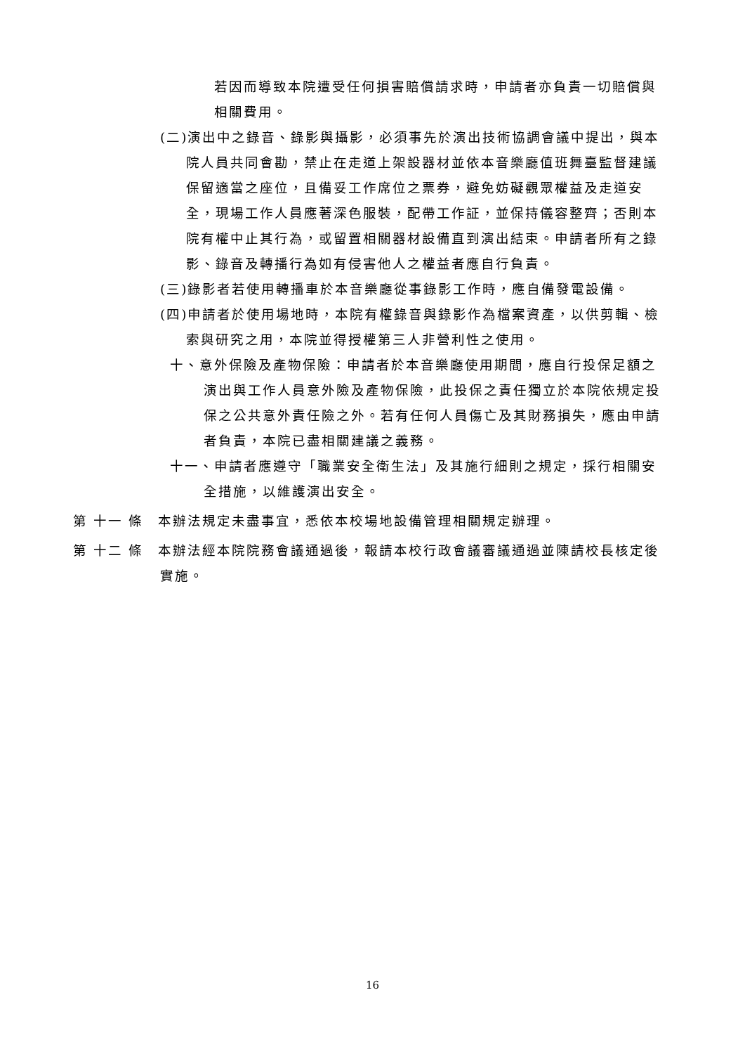若因而導致本院遭受任何損害賠償請求時，申請者亦負責一切賠償與相關費用。
(二)演出中之錄音、錄影與攝影，必須事先於演出技術協調會議中提出，與本院人員共同會勘，禁止在走道上架設器材並依本音樂廳值班舞臺監督建議保留適當之座位，且備妥工作席位之票券，避免妨礙觀眾權益及走道安全，現場工作人員應著深色服裝，配帶工作証，並保持儀容整齊；否則本院有權中止其行為，或留置相關器材設備直到演出結束。申請者所有之錄影、錄音及轉播行為如有侵害他人之權益者應自行負責。
(三)錄影者若使用轉播車於本音樂廳從事錄影工作時，應自備發電設備。
(四)申請者於使用場地時，本院有權錄音與錄影作為檔案資產，以供剪輯、檢索與研究之用，本院並得授權第三人非營利性之使用。
十、意外保險及產物保險：申請者於本音樂廳使用期間，應自行投保足額之演出與工作人員意外險及產物保險，此投保之責任獨立於本院依規定投保之公共意外責任險之外。若有任何人員傷亡及其財務損失，應由申請者負責，本院已盡相關建議之義務。
十一、申請者應遵守「職業安全衛生法」及其施行細則之規定，採行相關安全措施，以維護演出安全。
第 十一 條　本辦法規定未盡事宜，悉依本校場地設備管理相關規定辦理。
第 十二 條　本辦法經本院院務會議通過後，報請本校行政會議審議通過並陳請校長核定後實施。
16